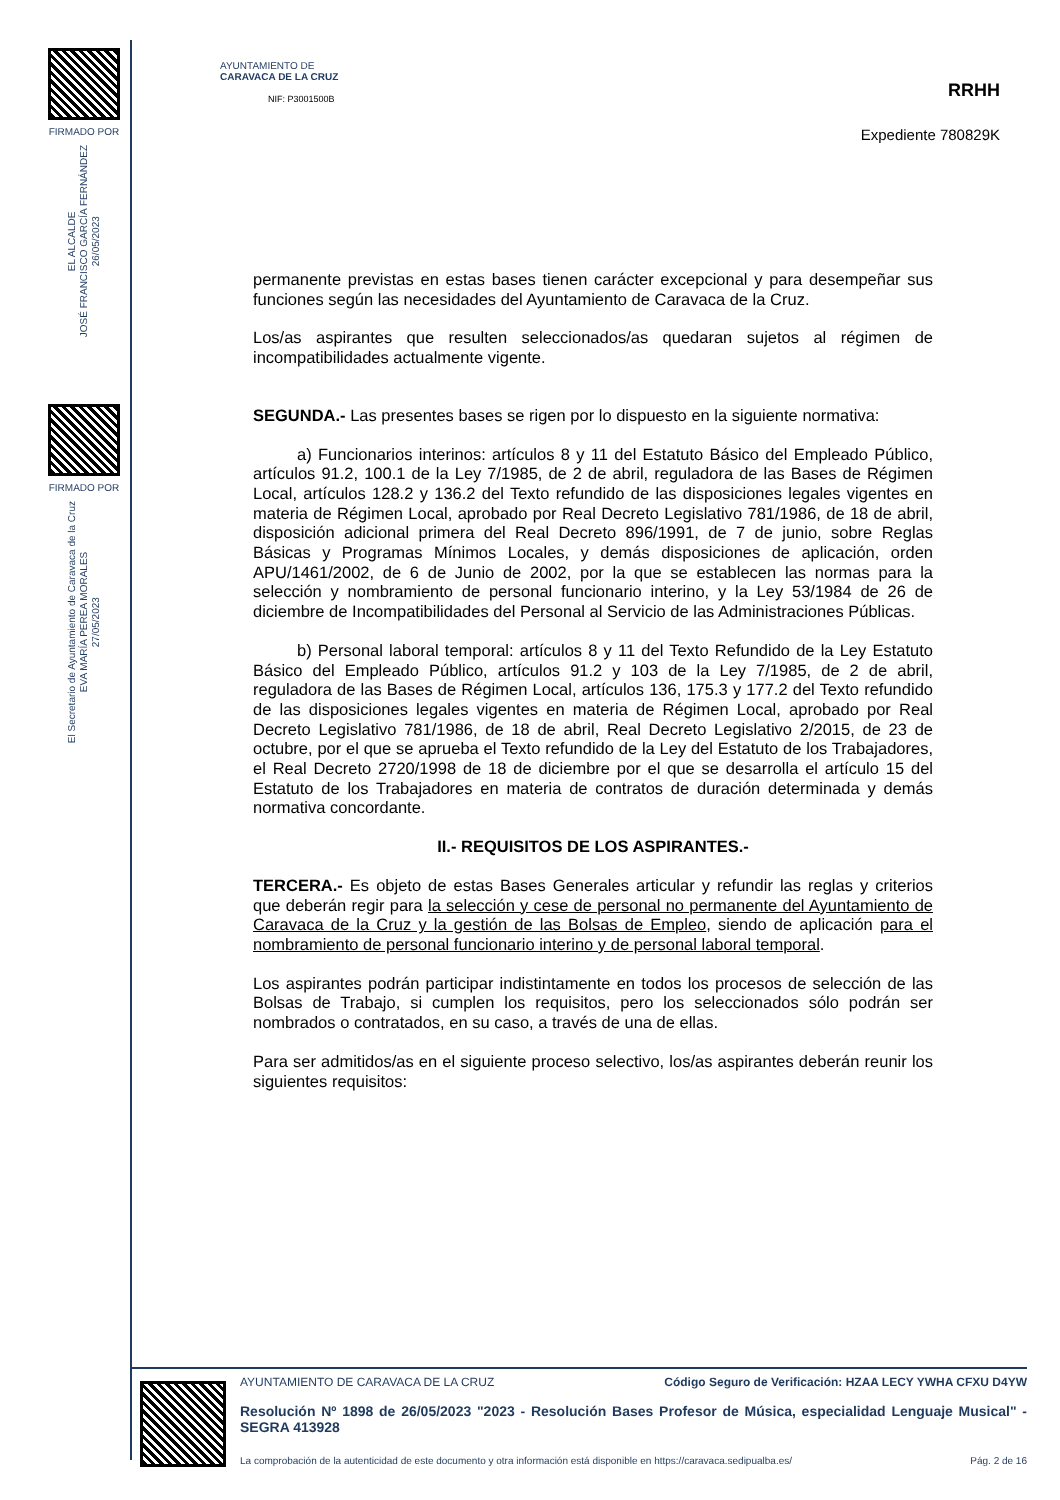FIRMADO POR
EL ALCALDE
JOSÉ FRANCISCO GARCÍA FERNÁNDEZ
26/05/2023
FIRMADO POR
El Secretario de Ayuntamiento de Caravaca de la Cruz
EVA MARÍA PEREA MORALES
27/05/2023
AYUNTAMIENTO DE
CARAVACA DE LA CRUZ
NIF: P3001500B
RRHH
Expediente 780829K
permanente previstas en estas bases tienen carácter excepcional y para desempeñar sus funciones según las necesidades del Ayuntamiento de Caravaca de la Cruz.
Los/as aspirantes que resulten seleccionados/as quedaran sujetos al régimen de incompatibilidades actualmente vigente.
SEGUNDA.- Las presentes bases se rigen por lo dispuesto en la siguiente normativa:
a) Funcionarios interinos: artículos 8 y 11 del Estatuto Básico del Empleado Público, artículos 91.2, 100.1 de la Ley 7/1985, de 2 de abril, reguladora de las Bases de Régimen Local, artículos 128.2 y 136.2 del Texto refundido de las disposiciones legales vigentes en materia de Régimen Local, aprobado por Real Decreto Legislativo 781/1986, de 18 de abril, disposición adicional primera del Real Decreto 896/1991, de 7 de junio, sobre Reglas Básicas y Programas Mínimos Locales, y demás disposiciones de aplicación, orden APU/1461/2002, de 6 de Junio de 2002, por la que se establecen las normas para la selección y nombramiento de personal funcionario interino, y la Ley 53/1984 de 26 de diciembre de Incompatibilidades del Personal al Servicio de las Administraciones Públicas.
b) Personal laboral temporal: artículos 8 y 11 del Texto Refundido de la Ley Estatuto Básico del Empleado Público, artículos 91.2 y 103 de la Ley 7/1985, de 2 de abril, reguladora de las Bases de Régimen Local, artículos 136, 175.3 y 177.2 del Texto refundido de las disposiciones legales vigentes en materia de Régimen Local, aprobado por Real Decreto Legislativo 781/1986, de 18 de abril, Real Decreto Legislativo 2/2015, de 23 de octubre, por el que se aprueba el Texto refundido de la Ley del Estatuto de los Trabajadores, el Real Decreto 2720/1998 de 18 de diciembre por el que se desarrolla el artículo 15 del Estatuto de los Trabajadores en materia de contratos de duración determinada y demás normativa concordante.
II.- REQUISITOS DE LOS ASPIRANTES.-
TERCERA.- Es objeto de estas Bases Generales articular y refundir las reglas y criterios que deberán regir para la selección y cese de personal no permanente del Ayuntamiento de Caravaca de la Cruz y la gestión de las Bolsas de Empleo, siendo de aplicación para el nombramiento de personal funcionario interino y de personal laboral temporal.
Los aspirantes podrán participar indistintamente en todos los procesos de selección de las Bolsas de Trabajo, si cumplen los requisitos, pero los seleccionados sólo podrán ser nombrados o contratados, en su caso, a través de una de ellas.
Para ser admitidos/as en el siguiente proceso selectivo, los/as aspirantes deberán reunir los siguientes requisitos:
AYUNTAMIENTO DE CARAVACA DE LA CRUZ Código Seguro de Verificación: HZAA LECY YWHA CFXU D4YW
Resolución Nº 1898 de 26/05/2023 "2023 - Resolución Bases Profesor de Música, especialidad Lenguaje Musical" - SEGRA 413928
La comprobación de la autenticidad de este documento y otra información está disponible en https://caravaca.sedipualba.es/ Pág. 2 de 16